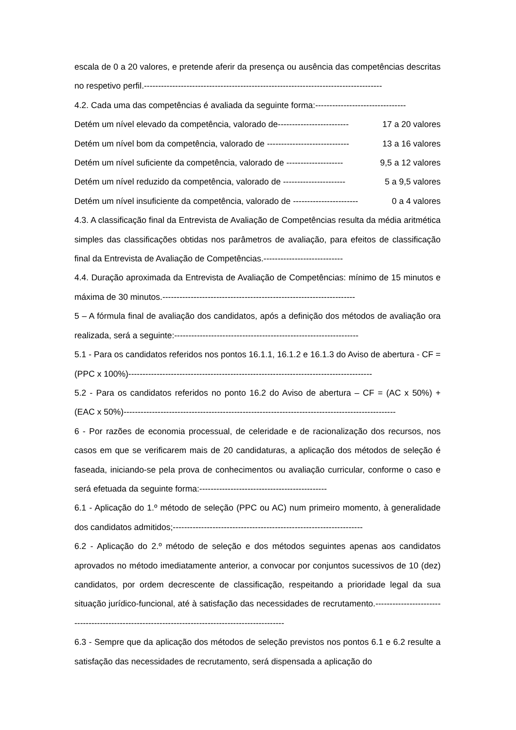escala de 0 a 20 valores, e pretende aferir da presença ou ausência das competências descritas no respetivo perfil.------------------------------------------------------------------------------------
4.2. Cada uma das competências é avaliada da seguinte forma:--------------------------------
Detém um nível elevado da competência, valorado de------------------------- 17 a 20 valores
Detém um nível bom da competência, valorado de ----------------------------- 13 a 16 valores
Detém um nível suficiente da competência, valorado de -------------------- 9,5 a 12 valores
Detém um nível reduzido da competência, valorado de ---------------------- 5 a 9,5 valores
Detém um nível insuficiente da competência, valorado de ----------------------- 0 a 4 valores
4.3. A classificação final da Entrevista de Avaliação de Competências resulta da média aritmética simples das classificações obtidas nos parâmetros de avaliação, para efeitos de classificação final da Entrevista de Avaliação de Competências.----------------------------
4.4. Duração aproximada da Entrevista de Avaliação de Competências: mínimo de 15 minutos e máxima de 30 minutos.--------------------------------------------------------------------
5 – A fórmula final de avaliação dos candidatos, após a definição dos métodos de avaliação ora realizada, será a seguinte:-----------------------------------------------------------------
5.1 - Para os candidatos referidos nos pontos 16.1.1, 16.1.2 e 16.1.3 do Aviso de abertura - CF = (PPC x 100%)--------------------------------------------------------------------------------------
5.2 - Para os candidatos referidos no ponto 16.2 do Aviso de abertura – CF = (AC x 50%) + (EAC x 50%)------------------------------------------------------------------------------------------------
6 - Por razões de economia processual, de celeridade e de racionalização dos recursos, nos casos em que se verificarem mais de 20 candidaturas, a aplicação dos métodos de seleção é faseada, iniciando-se pela prova de conhecimentos ou avaliação curricular, conforme o caso e será efetuada da seguinte forma:---------------------------------------------
6.1 - Aplicação do 1.º método de seleção (PPC ou AC) num primeiro momento, à generalidade dos candidatos admitidos;-------------------------------------------------------------------
6.2 - Aplicação do 2.º método de seleção e dos métodos seguintes apenas aos candidatos aprovados no método imediatamente anterior, a convocar por conjuntos sucessivos de 10 (dez) candidatos, por ordem decrescente de classificação, respeitando a prioridade legal da sua situação jurídico-funcional, até à satisfação das necessidades de recrutamento.-------------------------------------------------------------------------------------------------
6.3 - Sempre que da aplicação dos métodos de seleção previstos nos pontos 6.1 e 6.2 resulte a satisfação das necessidades de recrutamento, será dispensada a aplicação do